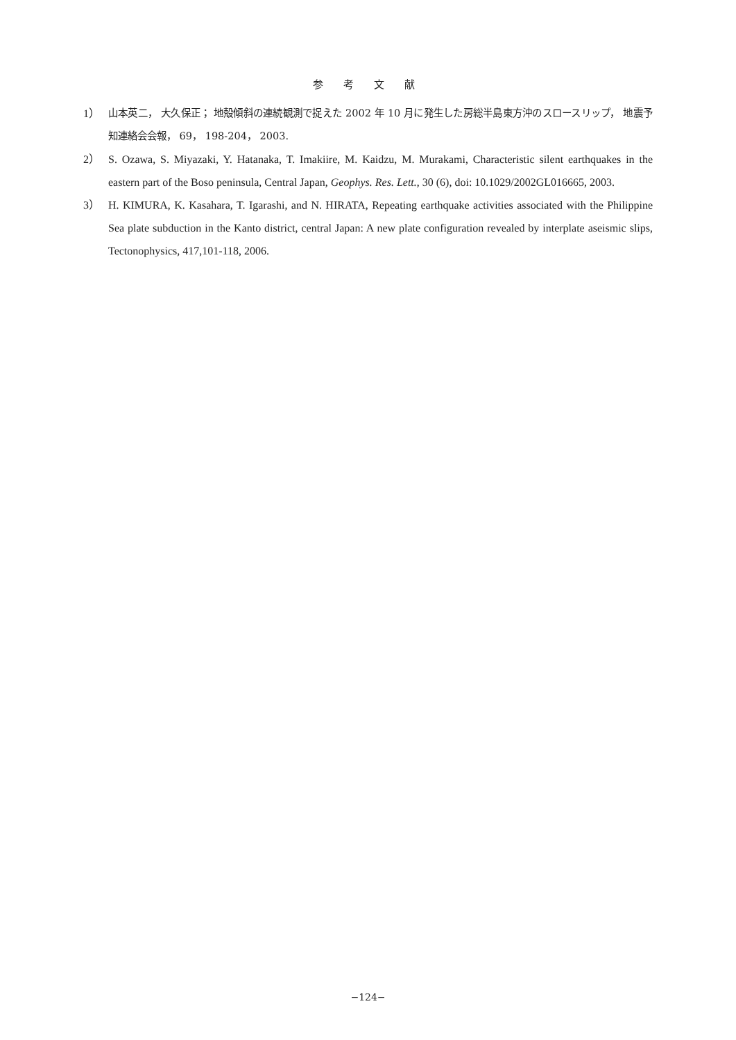参 考 文 献
1） 山本英二， 大久保正； 地殻傾斜の連続観測で捉えた 2002 年 10 月に発生した房総半島東方沖のスロースリップ， 地震予知連絡会会報， 69， 198-204， 2003.
2） S. Ozawa, S. Miyazaki, Y. Hatanaka, T. Imakiire, M. Kaidzu, M. Murakami, Characteristic silent earthquakes in the eastern part of the Boso peninsula, Central Japan, Geophys. Res. Lett., 30 (6), doi: 10.1029/2002GL016665, 2003.
3） H. KIMURA, K. Kasahara, T. Igarashi, and N. HIRATA, Repeating earthquake activities associated with the Philippine Sea plate subduction in the Kanto district, central Japan: A new plate configuration revealed by interplate aseismic slips, Tectonophysics, 417,101-118, 2006.
−124−